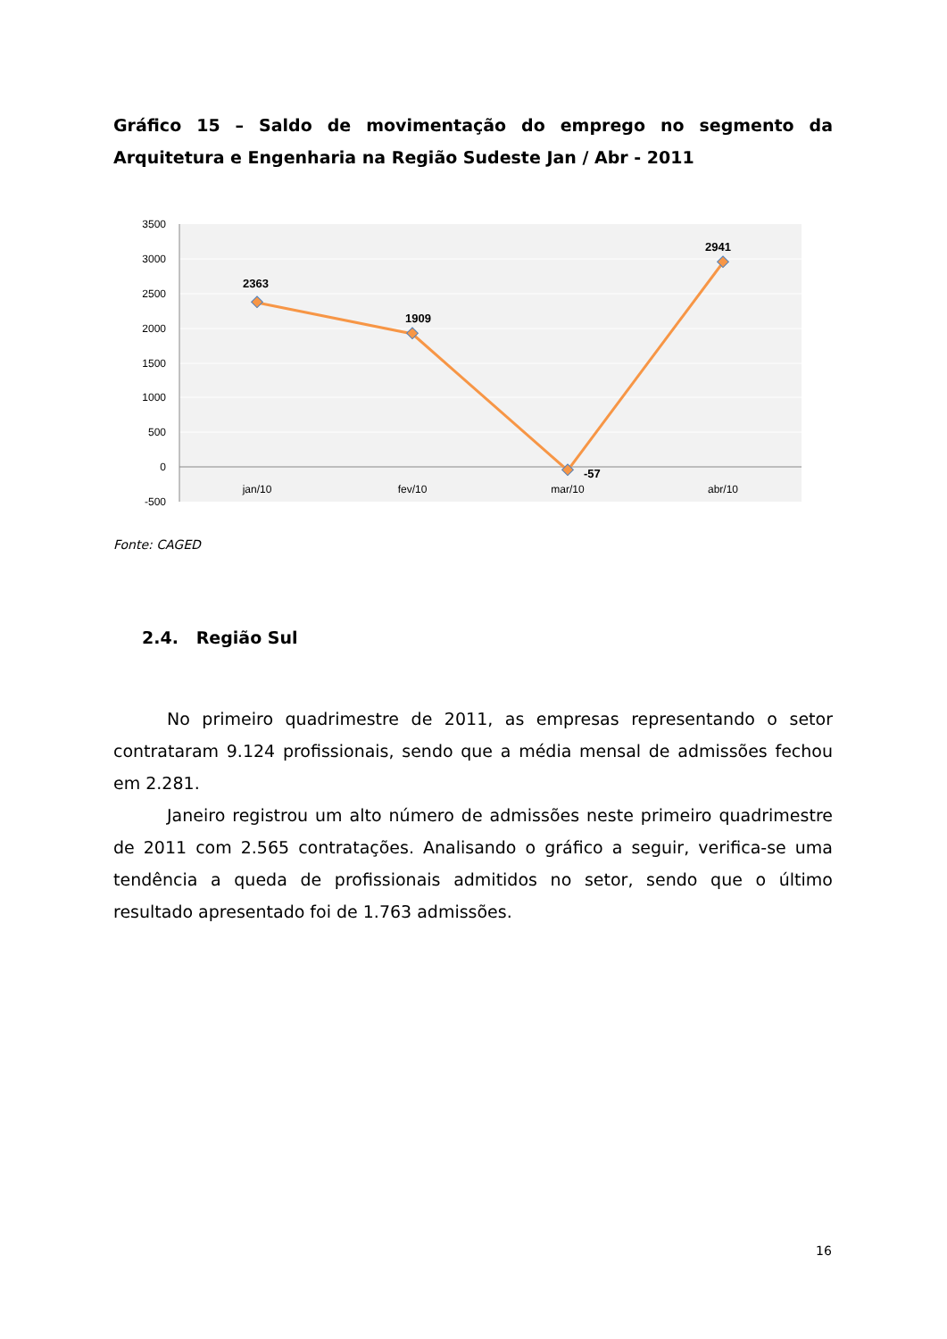Gráfico 15 – Saldo de movimentação do emprego no segmento da Arquitetura e Engenharia na Região Sudeste Jan / Abr - 2011
3500
3000
2500
2000
1500
1000
500
0
-500
jan/10
fev/10
mar/10
abr/10
2363
1909
-57
2941
Fonte: CAGED
2.4. Região Sul
No primeiro quadrimestre de 2011, as empresas representando o setor contrataram 9.124 profissionais, sendo que a média mensal de admissões fechou em 2.281.
Janeiro registrou um alto número de admissões neste primeiro quadrimestre de 2011 com 2.565 contratações. Analisando o gráfico a seguir, verifica-se uma tendência a queda de profissionais admitidos no setor, sendo que o último resultado apresentado foi de 1.763 admissões.
16